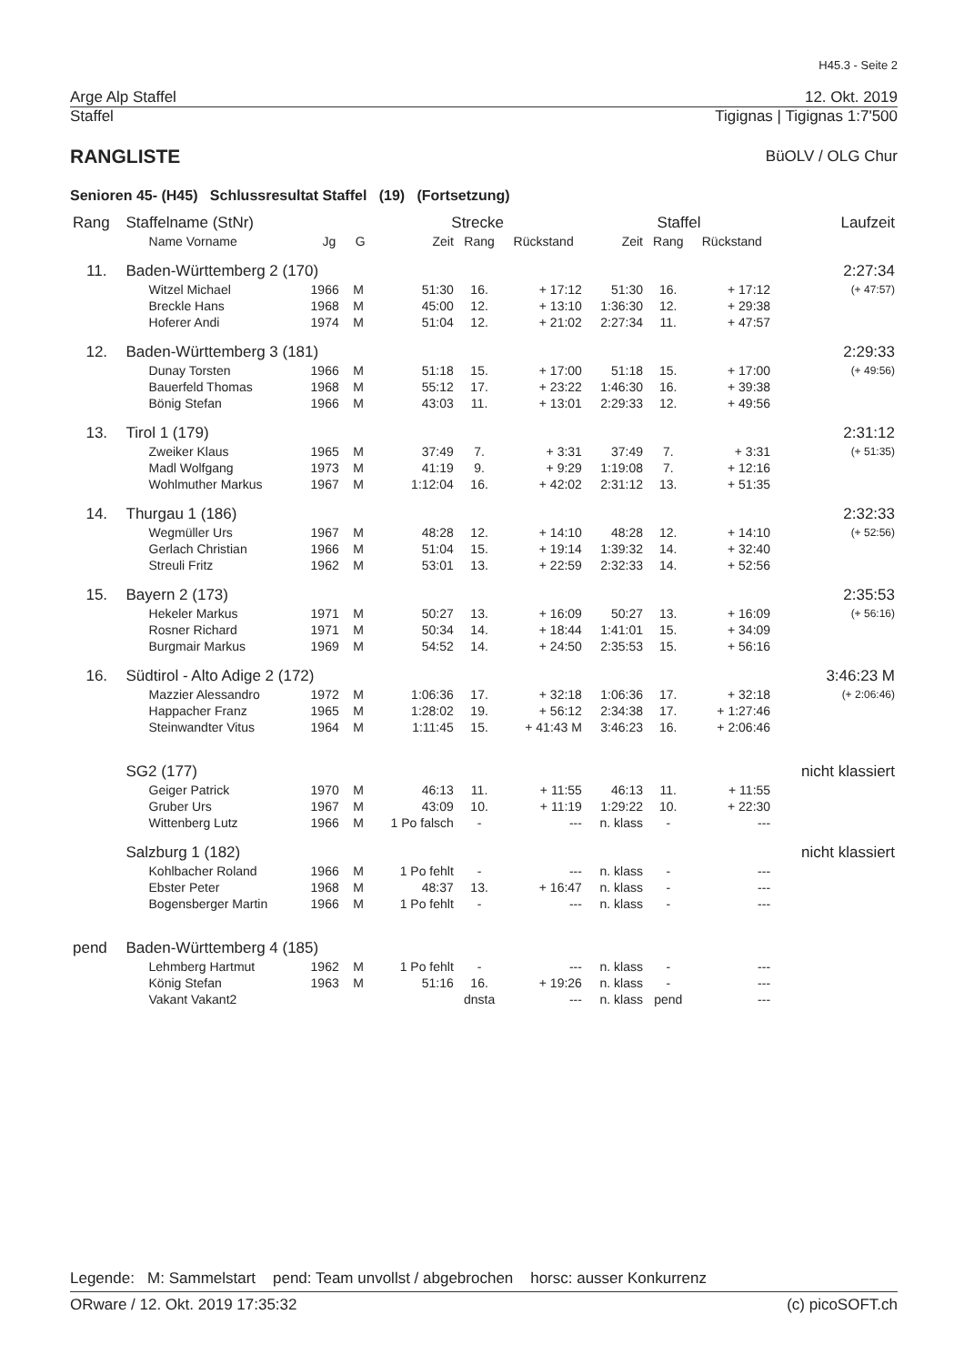H45.3 - Seite 2
Arge Alp Staffel 12. Okt. 2019
Staffel Tigignas | Tigignas 1:7'500
RANGLISTE
BüOLV / OLG Chur
Senioren 45- (H45) Schlussresultat Staffel (19) (Fortsetzung)
| Rang | Staffelname (StNr) | | | Strecke | | | Staffel | | | Laufzeit |
| --- | --- | --- | --- | --- | --- | --- | --- | --- | --- | --- |
| | Name Vorname | Jg | G | Zeit | Rang | Rückstand | Zeit | Rang | Rückstand | |
| 11. | Baden-Württemberg 2 (170) | | | | | | | | | 2:27:34 |
| | Witzel Michael | 1966 | M | 51:30 | 16. | + 17:12 | 51:30 | 16. | + 17:12 | (+ 47:57) |
| | Breckle Hans | 1968 | M | 45:00 | 12. | + 13:10 | 1:36:30 | 12. | + 29:38 | |
| | Hoferer Andi | 1974 | M | 51:04 | 12. | + 21:02 | 2:27:34 | 11. | + 47:57 | |
| 12. | Baden-Württemberg 3 (181) | | | | | | | | | 2:29:33 |
| | Dunay Torsten | 1966 | M | 51:18 | 15. | + 17:00 | 51:18 | 15. | + 17:00 | (+ 49:56) |
| | Bauerfeld Thomas | 1968 | M | 55:12 | 17. | + 23:22 | 1:46:30 | 16. | + 39:38 | |
| | Bönig Stefan | 1966 | M | 43:03 | 11. | + 13:01 | 2:29:33 | 12. | + 49:56 | |
| 13. | Tirol 1 (179) | | | | | | | | | 2:31:12 |
| | Zweiker Klaus | 1965 | M | 37:49 | 7. | + 3:31 | 37:49 | 7. | + 3:31 | (+ 51:35) |
| | Madl Wolfgang | 1973 | M | 41:19 | 9. | + 9:29 | 1:19:08 | 7. | + 12:16 | |
| | Wohlmuther Markus | 1967 | M | 1:12:04 | 16. | + 42:02 | 2:31:12 | 13. | + 51:35 | |
| 14. | Thurgau 1 (186) | | | | | | | | | 2:32:33 |
| | Wegmüller Urs | 1967 | M | 48:28 | 12. | + 14:10 | 48:28 | 12. | + 14:10 | (+ 52:56) |
| | Gerlach Christian | 1966 | M | 51:04 | 15. | + 19:14 | 1:39:32 | 14. | + 32:40 | |
| | Streuli Fritz | 1962 | M | 53:01 | 13. | + 22:59 | 2:32:33 | 14. | + 52:56 | |
| 15. | Bayern 2 (173) | | | | | | | | | 2:35:53 |
| | Hekeler Markus | 1971 | M | 50:27 | 13. | + 16:09 | 50:27 | 13. | + 16:09 | (+ 56:16) |
| | Rosner Richard | 1971 | M | 50:34 | 14. | + 18:44 | 1:41:01 | 15. | + 34:09 | |
| | Burgmair Markus | 1969 | M | 54:52 | 14. | + 24:50 | 2:35:53 | 15. | + 56:16 | |
| 16. | Südtirol - Alto Adige 2 (172) | | | | | | | | | 3:46:23 M |
| | Mazzier Alessandro | 1972 | M | 1:06:36 | 17. | + 32:18 | 1:06:36 | 17. | + 32:18 | (+ 2:06:46) |
| | Happacher Franz | 1965 | M | 1:28:02 | 19. | + 56:12 | 2:34:38 | 17. | + 1:27:46 | |
| | Steinwandter Vitus | 1964 | M | 1:11:45 | 15. | + 41:43 M | 3:46:23 | 16. | + 2:06:46 | |
| | SG2 (177) | | | | | | | | | nicht klassiert |
| | Geiger Patrick | 1970 | M | 46:13 | 11. | + 11:55 | 46:13 | 11. | + 11:55 | |
| | Gruber Urs | 1967 | M | 43:09 | 10. | + 11:19 | 1:29:22 | 10. | + 22:30 | |
| | Wittenberg Lutz | 1966 | M | 1 Po falsch | - | --- | n. klass | - | --- | |
| | Salzburg 1 (182) | | | | | | | | | nicht klassiert |
| | Kohlbacher Roland | 1966 | M | 1 Po fehlt | - | --- | n. klass | - | --- | |
| | Ebster Peter | 1968 | M | 48:37 | 13. | + 16:47 | n. klass | - | --- | |
| | Bogensberger Martin | 1966 | M | 1 Po fehlt | - | --- | n. klass | - | --- | |
| pend | Baden-Württemberg 4 (185) | | | | | | | | | |
| | Lehmberg Hartmut | 1962 | M | 1 Po fehlt | - | --- | n. klass | - | --- | |
| | König Stefan | 1963 | M | 51:16 | 16. | + 19:26 | n. klass | - | --- | |
| | Vakant Vakant2 | | | | dnsta | --- | n. klass | pend | --- | |
Legende: M: Sammelstart pend: Team unvollst / abgebrochen horsc: ausser Konkurrenz
ORware / 12. Okt. 2019 17:35:32 (c) picoSOFT.ch